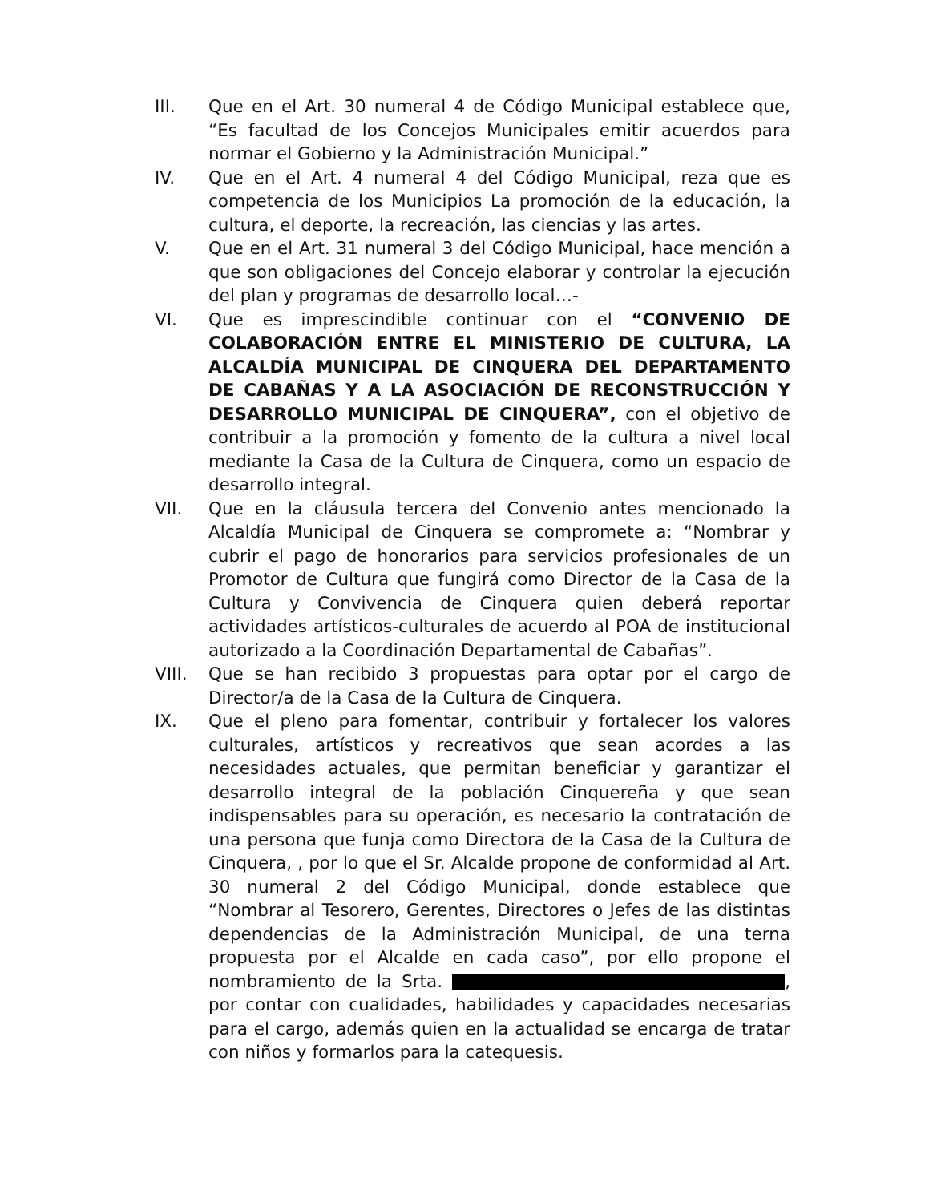III. Que en el Art. 30 numeral 4 de Código Municipal establece que, “Es facultad de los Concejos Municipales emitir acuerdos para normar el Gobierno y la Administración Municipal.”
IV. Que en el Art. 4 numeral 4 del Código Municipal, reza que es competencia de los Municipios La promoción de la educación, la cultura, el deporte, la recreación, las ciencias y las artes.
V. Que en el Art. 31 numeral 3 del Código Municipal, hace mención a que son obligaciones del Concejo elaborar y controlar la ejecución del plan y programas de desarrollo local…-
VI. Que es imprescindible continuar con el “CONVENIO DE COLABORACIÓN ENTRE EL MINISTERIO DE CULTURA, LA ALCALDÍA MUNICIPAL DE CINQUERA DEL DEPARTAMENTO DE CABAÑAS Y A LA ASOCIACIÓN DE RECONSTRUCCIÓN Y DESARROLLO MUNICIPAL DE CINQUERA”, con el objetivo de contribuir a la promoción y fomento de la cultura a nivel local mediante la Casa de la Cultura de Cinquera, como un espacio de desarrollo integral.
VII. Que en la cláusula tercera del Convenio antes mencionado la Alcaldía Municipal de Cinquera se compromete a: “Nombrar y cubrir el pago de honorarios para servicios profesionales de un Promotor de Cultura que fungirá como Director de la Casa de la Cultura y Convivencia de Cinquera quien deberá reportar actividades artísticos-culturales de acuerdo al POA de institucional autorizado a la Coordinación Departamental de Cabañas”.
VIII. Que se han recibido 3 propuestas para optar por el cargo de Director/a de la Casa de la Cultura de Cinquera.
IX. Que el pleno para fomentar, contribuir y fortalecer los valores culturales, artísticos y recreativos que sean acordes a las necesidades actuales, que permitan beneficiar y garantizar el desarrollo integral de la población Cinquereña y que sean indispensables para su operación, es necesario la contratación de una persona que funja como Directora de la Casa de la Cultura de Cinquera, , por lo que el Sr. Alcalde propone de conformidad al Art. 30 numeral 2 del Código Municipal, donde establece que “Nombrar al Tesorero, Gerentes, Directores o Jefes de las distintas dependencias de la Administración Municipal, de una terna propuesta por el Alcalde en cada caso”, por ello propone el nombramiento de la Srta. , por contar con cualidades, habilidades y capacidades necesarias para el cargo, además quien en la actualidad se encarga de tratar con niños y formarlos para la catequesis.